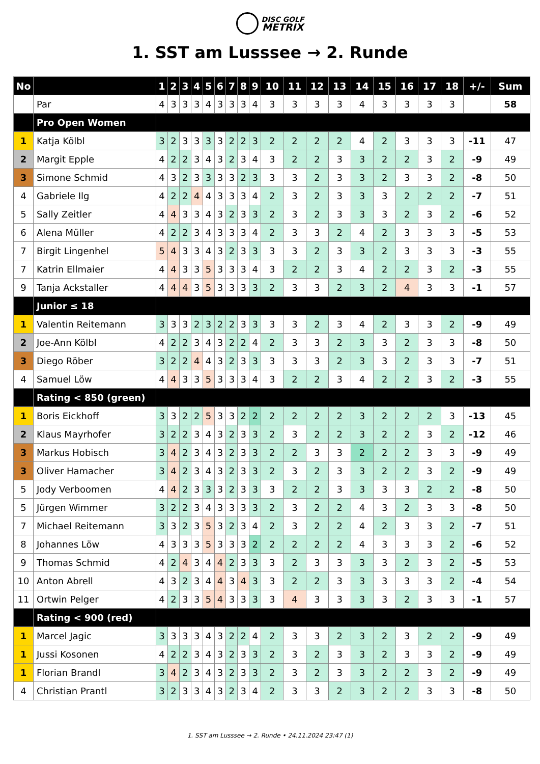DISC GOLF
METRIX
1. SST am Lusssee → 2. Runde
| No | | 1 | 2 | 3 | 4 | 5 | 6 | 7 | 8 | 9 | 10 | 11 | 12 | 13 | 14 | 15 | 16 | 17 | 18 | +/- | Sum |
| --- | --- | --- | --- | --- | --- | --- | --- | --- | --- | --- | --- | --- | --- | --- | --- | --- | --- | --- | --- | --- | --- |
| | Par | 4 | 3 | 3 | 3 | 4 | 3 | 3 | 3 | 4 | 3 | 3 | 3 | 3 | 4 | 3 | 3 | 3 | 3 | | 58 |
| | Pro Open Women | | | | | | | | | | | | | | | | | | | | |
| 1 | Katja Kölbl | 3 | 2 | 3 | 3 | 3 | 3 | 2 | 2 | 3 | 2 | 2 | 2 | 2 | 4 | 2 | 3 | 3 | 3 | -11 | 47 |
| 2 | Margit Epple | 4 | 2 | 2 | 3 | 4 | 3 | 2 | 3 | 4 | 3 | 2 | 2 | 3 | 3 | 2 | 2 | 3 | 2 | -9 | 49 |
| 3 | Simone Schmid | 4 | 3 | 2 | 3 | 3 | 3 | 3 | 2 | 3 | 3 | 3 | 2 | 3 | 3 | 2 | 3 | 3 | 2 | -8 | 50 |
| 4 | Gabriele Ilg | 4 | 2 | 2 | 4 | 4 | 3 | 3 | 3 | 4 | 2 | 3 | 2 | 3 | 3 | 3 | 2 | 2 | 2 | -7 | 51 |
| 5 | Sally Zeitler | 4 | 4 | 3 | 3 | 4 | 3 | 2 | 3 | 3 | 2 | 3 | 2 | 3 | 3 | 3 | 2 | 3 | 2 | -6 | 52 |
| 6 | Alena Müller | 4 | 2 | 2 | 3 | 4 | 3 | 3 | 3 | 4 | 2 | 3 | 3 | 2 | 4 | 2 | 3 | 3 | 3 | -5 | 53 |
| 7 | Birgit Lingenhel | 5 | 4 | 3 | 3 | 4 | 3 | 2 | 3 | 3 | 3 | 3 | 2 | 3 | 3 | 2 | 3 | 3 | 3 | -3 | 55 |
| 7 | Katrin Ellmaier | 4 | 4 | 3 | 3 | 5 | 3 | 3 | 3 | 4 | 3 | 2 | 2 | 3 | 4 | 2 | 2 | 3 | 2 | -3 | 55 |
| 9 | Tanja Ackstaller | 4 | 4 | 4 | 3 | 5 | 3 | 3 | 3 | 3 | 2 | 3 | 3 | 2 | 3 | 2 | 4 | 3 | 3 | -1 | 57 |
| | Junior ≤ 18 | | | | | | | | | | | | | | | | | | | | |
| 1 | Valentin Reitemann | 3 | 3 | 3 | 2 | 3 | 2 | 2 | 3 | 3 | 3 | 3 | 2 | 3 | 4 | 2 | 3 | 3 | 2 | -9 | 49 |
| 2 | Joe-Ann Kölbl | 4 | 2 | 2 | 3 | 4 | 3 | 2 | 2 | 4 | 2 | 3 | 3 | 2 | 3 | 3 | 2 | 3 | 3 | -8 | 50 |
| 3 | Diego Röber | 3 | 2 | 2 | 4 | 4 | 3 | 2 | 3 | 3 | 3 | 3 | 3 | 2 | 3 | 3 | 2 | 3 | 3 | -7 | 51 |
| 4 | Samuel Löw | 4 | 4 | 3 | 3 | 5 | 3 | 3 | 3 | 4 | 3 | 2 | 2 | 3 | 4 | 2 | 2 | 3 | 2 | -3 | 55 |
| | Rating < 850 (green) | | | | | | | | | | | | | | | | | | | | |
| 1 | Boris Eickhoff | 3 | 3 | 2 | 2 | 5 | 3 | 3 | 2 | 2 | 2 | 2 | 2 | 2 | 3 | 2 | 2 | 2 | 3 | -13 | 45 |
| 2 | Klaus Mayrhofer | 3 | 2 | 2 | 3 | 4 | 3 | 2 | 3 | 3 | 2 | 3 | 2 | 2 | 3 | 2 | 2 | 3 | 2 | -12 | 46 |
| 3 | Markus Hobisch | 3 | 4 | 2 | 3 | 4 | 3 | 2 | 3 | 3 | 2 | 2 | 3 | 3 | 2 | 2 | 2 | 3 | 3 | -9 | 49 |
| 3 | Oliver Hamacher | 3 | 4 | 2 | 3 | 4 | 3 | 2 | 3 | 3 | 2 | 3 | 2 | 3 | 3 | 2 | 2 | 3 | 2 | -9 | 49 |
| 5 | Jody Verboomen | 4 | 4 | 2 | 3 | 3 | 3 | 2 | 3 | 3 | 3 | 2 | 2 | 3 | 3 | 3 | 3 | 2 | 2 | -8 | 50 |
| 5 | Jürgen Wimmer | 3 | 2 | 2 | 3 | 4 | 3 | 3 | 3 | 3 | 2 | 3 | 2 | 2 | 4 | 3 | 2 | 3 | 3 | -8 | 50 |
| 7 | Michael Reitemann | 3 | 3 | 2 | 3 | 5 | 3 | 2 | 3 | 4 | 2 | 3 | 2 | 2 | 4 | 2 | 3 | 3 | 2 | -7 | 51 |
| 8 | Johannes Löw | 4 | 3 | 3 | 3 | 5 | 3 | 3 | 3 | 2 | 2 | 2 | 2 | 2 | 4 | 3 | 3 | 3 | 2 | -6 | 52 |
| 9 | Thomas Schmid | 4 | 2 | 4 | 3 | 4 | 4 | 2 | 3 | 3 | 3 | 2 | 3 | 3 | 3 | 3 | 2 | 3 | 2 | -5 | 53 |
| 10 | Anton Abrell | 4 | 3 | 2 | 3 | 4 | 4 | 3 | 4 | 3 | 3 | 2 | 2 | 3 | 3 | 3 | 3 | 3 | 2 | -4 | 54 |
| 11 | Ortwin Pelger | 4 | 2 | 3 | 3 | 5 | 4 | 3 | 3 | 3 | 3 | 4 | 3 | 3 | 3 | 3 | 2 | 3 | 3 | -1 | 57 |
| | Rating < 900 (red) | | | | | | | | | | | | | | | | | | | | |
| 1 | Marcel Jagic | 3 | 3 | 3 | 3 | 4 | 3 | 2 | 2 | 4 | 2 | 3 | 3 | 2 | 3 | 2 | 3 | 2 | 2 | -9 | 49 |
| 1 | Jussi Kosonen | 4 | 2 | 2 | 3 | 4 | 3 | 2 | 3 | 3 | 2 | 3 | 2 | 3 | 3 | 2 | 3 | 3 | 2 | -9 | 49 |
| 1 | Florian Brandl | 3 | 4 | 2 | 3 | 4 | 3 | 2 | 3 | 3 | 2 | 3 | 2 | 3 | 3 | 2 | 2 | 3 | 2 | -9 | 49 |
| 4 | Christian Prantl | 3 | 2 | 3 | 3 | 4 | 3 | 2 | 3 | 4 | 2 | 3 | 3 | 2 | 3 | 2 | 2 | 3 | 3 | -8 | 50 |
1. SST am Lusssee → 2. Runde • 24.11.2024 23:47 (1)